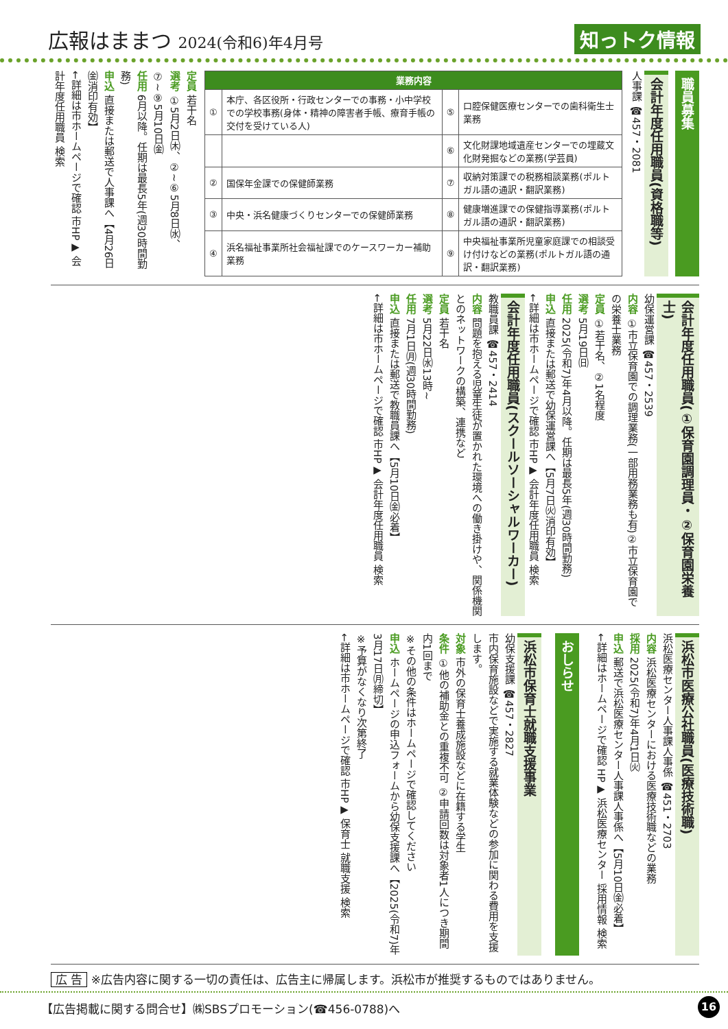広報はままつ 2024(令和6)年4月号
知っトク情報
職員募集
会計年度任用職員(資格職等)
人事課 ☎457・2081
| 業務内容 | | | |
| --- | --- | --- | --- |
| ① | 本庁、各区役所・行政センターでの事務・小中学校での学校事務(身体・精神の障害者手帳、療育手帳の交付を受けている人) | ⑤ | 口腔保健医療センターでの歯科衛生士業務 |
| | | ⑥ | 文化財課地域遺産センターでの埋蔵文化財発掘などの業務(学芸員) |
| ② | 国保年金課での保健師業務 | ⑦ | 収納対策課での税務相談業務(ポルトガル語の通訳・翻訳業務) |
| ③ | 中央・浜名健康づくりセンターでの保健師業務 | ⑧ | 健康増進課での保健指導業務(ポルトガル語の通訳・翻訳業務) |
| ④ | 浜名福祉事業所社会福祉課でのケースワーカー補助業務 | ⑨ | 中央福祉事業所児童家庭課での相談受け付けなどの業務(ポルトガル語の通訳・翻訳業務) |
定員 若干名
選考 ①5月2日㈭、②~⑥5月8日㈬、⑦~⑨5月10日㈮
任用 6月以降。任期は最長5年(週30時間勤務)
申込 直接または郵送で人事課へ【4月26日㈮消印有効】
←詳細は市ホームページで確認 市HP▶ 会計年度任用職員 検索
会計年度任用職員(①保育園調理員・②保育園栄養士)
幼保運営課 ☎457・2539
内容 ①市立保育園での調理業務(一部用務業務も有)②市立保育園での栄養士業務
定員 ①若干名、②1名程度
選考 5月19日㈰
任用 2025(令和7)年4月以降。任期は最長5年(週30時間勤務)
申込 直接または郵送で幼保運営課へ【5月7日㈫消印有効】
←詳細は市ホームページで確認 市HP▶ 会計年度任用職員 検索
会計年度任用職員(スクールソーシャルワーカー)
教職員課 ☎457・2414
内容 問題を抱える児童生徒が置かれた環境への働き掛けや、関係機関とのネットワークの構築、連携など
定員 若干名
選考 5月22日㈬13時~
任用 7月1日㈪(週30時間勤務)
申込 直接または郵送で教職員課へ【5月10日㈮必着】
←詳細は市ホームページで確認 市HP▶ 会計年度任用職員 検索
浜松市医療公社職員(医療技術職)
浜松医療センター人事課人事係 ☎451・2703
内容 浜松医療センターにおける医療技術職などの業務
採用 2025(令和7)年4月1日㈫
申込 郵送で浜松医療センター人事課人事係へ【5月10日㈮必着】
←詳細はホームページで確認 HP▶ 浜松医療センター 採用情報 検索
おしらせ
浜松市保育士就職支援事業
幼保支援課 ☎457・2827
市内保育施設などで実施する就業体験などの参加に関わる費用を支援します。
対象 市外の保育士養成施設などに在籍する学生
条件 ①他の補助金との重複不可 ②申請回数は対象者1人につき期間内1回まで
※その他の条件はホームページで確認してください
申込 ホームページの申込フォームから幼保支援課へ【2025(令和7)年3月17日㈪締切】
※予算がなくなり次第終了
←詳細は市ホームページで確認 市HP▶ 保育士 就職支援 検索
広 告 ※広告内容に関する一切の責任は、広告主に帰属します。浜松市が推奨するものではありません。
【広告掲載に関する問合せ】㈱SBSプロモーション(☎456-0788)へ
16